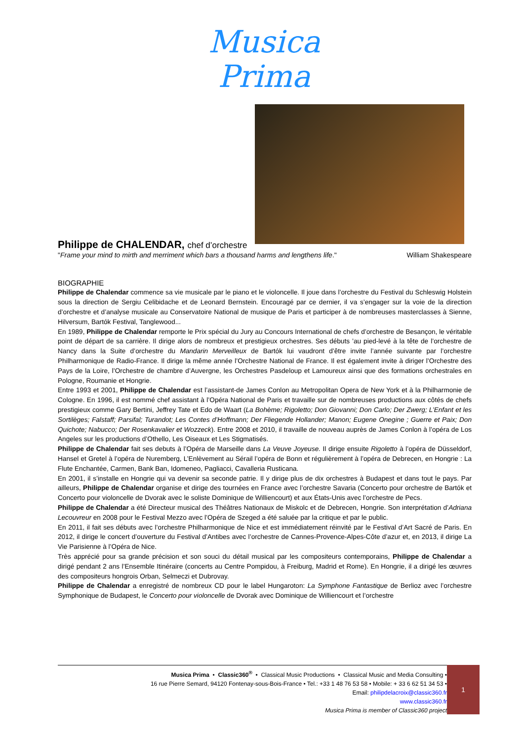Musica
Prima
Philippe de CHALENDAR, chef d’orchestre
"Frame your mind to mirth and merriment which bars a thousand harms and lengthens life." William Shakespeare
BIOGRAPHIE
Philippe de Chalendar commence sa vie musicale par le piano et le violoncelle. Il joue dans l’orchestre du Festival du Schleswig Holstein sous la direction de Sergiu Celibidache et de Leonard Bernstein. Encouragé par ce dernier, il va s’engager sur la voie de la direction d’orchestre et d’analyse musicale au Conservatoire National de musique de Paris et participer à de nombreuses masterclasses à Sienne, Hilversum, Bartók Festival, Tanglewood...
En 1989, Philippe de Chalendar remporte le Prix spécial du Jury au Concours International de chefs d’orchestre de Besançon, le véritable point de départ de sa carrière. Il dirige alors de nombreux et prestigieux orchestres. Ses débuts ’au pied-levé à la tête de l’orchestre de Nancy dans la Suite d’orchestre du Mandarin Merveilleux de Bartók lui vaudront d’être invite l’année suivante par l’orchestre Philharmonique de Radio-France. Il dirige la même année l’Orchestre National de France. Il est également invite à diriger l’Orchestre des Pays de la Loire, l’Orchestre de chambre d’Auvergne, les Orchestres Pasdeloup et Lamoureux ainsi que des formations orchestrales en Pologne, Roumanie et Hongrie.
Entre 1993 et 2001, Philippe de Chalendar est l’assistant-de James Conlon au Metropolitan Opera de New York et à la Philharmonie de Cologne. En 1996, il est nommé chef assistant à l’Opéra National de Paris et travaille sur de nombreuses productions aux côtés de chefs prestigieux comme Gary Bertini, Jeffrey Tate et Edo de Waart (La Bohème; Rigoletto; Don Giovanni; Don Carlo; Der Zwerg; L’Enfant et les Sortilèges; Falstaff; Parsifal; Turandot; Les Contes d’Hoffmann; Der Fliegende Hollander; Manon; Eugene Onegine ; Guerre et Paix; Don Quichote; Nabucco; Der Rosenkavalier et Wozzeck). Entre 2008 et 2010, il travaille de nouveau auprès de James Conlon à l’opéra de Los Angeles sur les productions d’Othello, Les Oiseaux et Les Stigmatisés.
Philippe de Chalendar fait ses debuts à l’Opéra de Marseille dans La Veuve Joyeuse. Il dirige ensuite Rigoletto à l’opéra de Düsseldorf, Hansel et Gretel à l’opéra de Nuremberg, L’Enlèvement au Sérail l’opéra de Bonn et régulièrement à l’opéra de Debrecen, en Hongrie : La Flute Enchantée, Carmen, Bank Ban, Idomeneo, Pagliacci, Cavalleria Rusticana.
En 2001, il s’installe en Hongrie qui va devenir sa seconde patrie. Il y dirige plus de dix orchestres à Budapest et dans tout le pays. Par ailleurs, Philippe de Chalendar organise et dirige des tournées en France avec l’orchestre Savaria (Concerto pour orchestre de Bartók et Concerto pour violoncelle de Dvorak avec le soliste Dominique de Williencourt) et aux États-Unis avec l’orchestre de Pecs.
Philippe de Chalendar a été Directeur musical des Théâtres Nationaux de Miskolc et de Debrecen, Hongrie. Son interprétation d’Adriana Lecouvreur en 2008 pour le Festival Mezzo avec l’Opéra de Szeged a été saluée par la critique et par le public.
En 2011, il fait ses débuts avec l’orchestre Philharmonique de Nice et est immédiatement réinvité par le Festival d’Art Sacré de Paris. En 2012, il dirige le concert d’ouverture du Festival d’Antibes avec l’orchestre de Cannes-Provence-Alpes-Côte d’azur et, en 2013, il dirige La Vie Parisienne à l’Opéra de Nice.
Très apprécié pour sa grande précision et son souci du détail musical par les compositeurs contemporains, Philippe de Chalendar a dirigé pendant 2 ans l’Ensemble Itinéraire (concerts au Centre Pompidou, à Freiburg, Madrid et Rome). En Hongrie, il a dirigé les œuvres des compositeurs hongrois Orban, Selmeczi et Dubrovay.
Philippe de Chalendar a enregistré de nombreux CD pour le label Hungaroton: La Symphone Fantastique de Berlioz avec l’orchestre Symphonique de Budapest, le Concerto pour violoncelle de Dvorak avec Dominique de Williencourt et l’orchestre
Musica Prima • Classic360<sup>®</sup> • Classical Music Productions • Classical Music and Media Consulting •
16 rue Pierre Semard, 94120 Fontenay-sous-Bois-France • Tel.: +33 1 48 76 53 58 • Mobile: + 33 6 62 51 34 53 •
Email: philipdelacroix@classic360.fr
www.classic360.fr
Musica Prima is member of Classic360 project
1